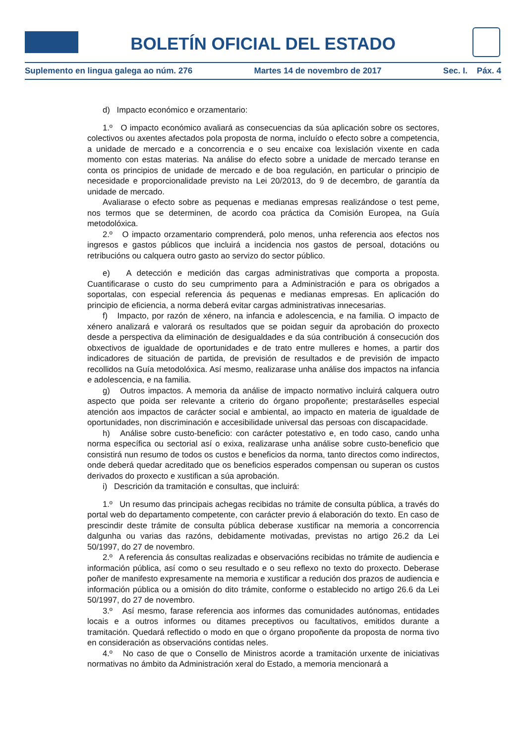BOLETÍN OFICIAL DEL ESTADO
Suplemento en lingua galega ao núm. 276 Martes 14 de novembro de 2017 Sec. I. Páx. 4
d) Impacto económico e orzamentario:
1.º O impacto económico avaliará as consecuencias da súa aplicación sobre os sectores, colectivos ou axentes afectados pola proposta de norma, incluído o efecto sobre a competencia, a unidade de mercado e a concorrencia e o seu encaixe coa lexislación vixente en cada momento con estas materias. Na análise do efecto sobre a unidade de mercado teranse en conta os principios de unidade de mercado e de boa regulación, en particular o principio de necesidade e proporcionalidade previsto na Lei 20/2013, do 9 de decembro, de garantía da unidade de mercado.
Avaliarase o efecto sobre as pequenas e medianas empresas realizándose o test peme, nos termos que se determinen, de acordo coa práctica da Comisión Europea, na Guía metodolóxica.
2.º O impacto orzamentario comprenderá, polo menos, unha referencia aos efectos nos ingresos e gastos públicos que incluirá a incidencia nos gastos de persoal, dotacións ou retribucións ou calquera outro gasto ao servizo do sector público.
e) A detección e medición das cargas administrativas que comporta a proposta. Cuantificarase o custo do seu cumprimento para a Administración e para os obrigados a soportalas, con especial referencia ás pequenas e medianas empresas. En aplicación do principio de eficiencia, a norma deberá evitar cargas administrativas innecesarias.
f) Impacto, por razón de xénero, na infancia e adolescencia, e na familia. O impacto de xénero analizará e valorará os resultados que se poidan seguir da aprobación do proxecto desde a perspectiva da eliminación de desigualdades e da súa contribución á consecución dos obxectivos de igualdade de oportunidades e de trato entre mulleres e homes, a partir dos indicadores de situación de partida, de previsión de resultados e de previsión de impacto recollidos na Guía metodolóxica. Así mesmo, realizarase unha análise dos impactos na infancia e adolescencia, e na familia.
g) Outros impactos. A memoria da análise de impacto normativo incluirá calquera outro aspecto que poida ser relevante a criterio do órgano propoñente; prestaráselles especial atención aos impactos de carácter social e ambiental, ao impacto en materia de igualdade de oportunidades, non discriminación e accesibilidade universal das persoas con discapacidade.
h) Análise sobre custo-beneficio: con carácter potestativo e, en todo caso, cando unha norma específica ou sectorial así o exixa, realizarase unha análise sobre custo-beneficio que consistirá nun resumo de todos os custos e beneficios da norma, tanto directos como indirectos, onde deberá quedar acreditado que os beneficios esperados compensan ou superan os custos derivados do proxecto e xustifican a súa aprobación.
i) Descrición da tramitación e consultas, que incluirá:
1.º Un resumo das principais achegas recibidas no trámite de consulta pública, a través do portal web do departamento competente, con carácter previo á elaboración do texto. En caso de prescindir deste trámite de consulta pública deberase xustificar na memoria a concorrencia dalgunha ou varias das razóns, debidamente motivadas, previstas no artigo 26.2 da Lei 50/1997, do 27 de novembro.
2.º A referencia ás consultas realizadas e observacións recibidas no trámite de audiencia e información pública, así como o seu resultado e o seu reflexo no texto do proxecto. Deberase poñer de manifesto expresamente na memoria e xustificar a redución dos prazos de audiencia e información pública ou a omisión do dito trámite, conforme o establecido no artigo 26.6 da Lei 50/1997, do 27 de novembro.
3.º Así mesmo, farase referencia aos informes das comunidades autónomas, entidades locais e a outros informes ou ditames preceptivos ou facultativos, emitidos durante a tramitación. Quedará reflectido o modo en que o órgano propoñente da proposta de norma tivo en consideración as observacións contidas neles.
4.º No caso de que o Consello de Ministros acorde a tramitación urxente de iniciativas normativas no ámbito da Administración xeral do Estado, a memoria mencionará a